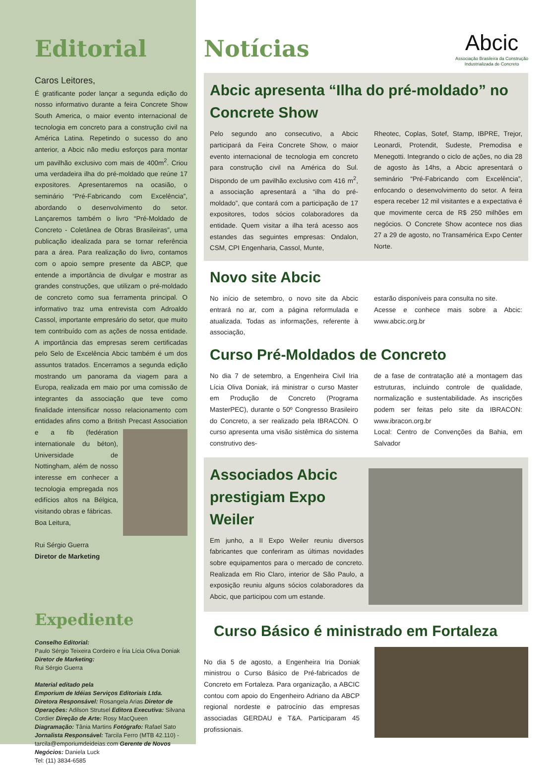Editorial
Caros Leitores,
É gratificante poder lançar a segunda edição do nosso informativo durante a feira Concrete Show South America, o maior evento internacional de tecnologia em concreto para a construção civil na América Latina. Repetindo o sucesso do ano anterior, a Abcic não mediu esforços para montar um pavilhão exclusivo com mais de 400m<sup>2</sup>. Criou uma verdadeira ilha do pré-moldado que reúne 17 expositores. Apresentaremos na ocasião, o seminário “Pré-Fabricando com Excelência”, abordando o desenvolvimento do setor. Lançaremos também o livro “Pré-Moldado de Concreto - Coletânea de Obras Brasileiras”, uma publicação idealizada para se tornar referência para a área. Para realização do livro, contamos com o apoio sempre presente da ABCP, que entende a importância de divulgar e mostrar as grandes construções, que utilizam o pré-moldado de concreto como sua ferramenta principal. O informativo traz uma entrevista com Adroaldo Cassol, importante empresário do setor, que muito tem contribuído com as ações de nossa entidade. A importância das empresas serem certificadas pelo Selo de Excelência Abcic também é um dos assuntos tratados. Encerramos a segunda edição mostrando um panorama da viagem para a Europa, realizada em maio por uma comissão de integrantes da associação que teve como finalidade intensificar nosso relacionamento com entidades afins como a British Precast Association e a fib (
fedération internationale du béton), Universidade de Nottingham, além de nosso interesse em conhecer a tecnologia empregada nos edifícios altos na Bélgica, visitando obras e fábricas.
Boa Leitura,
Rui Sérgio Guerra
Diretor de Marketing
Expediente
Conselho Editorial:
Paulo Sérgio Teixeira Cordeiro e Íria Lícia Oliva Doniak
Diretor de Marketing:
Rui Sérgio Guerra
Material editado pela
Emporium de Idéias Serviços Editoriais Ltda.
Diretora Responsável: Rosangela Arias Diretor de Operações: Adilson Strutsel Editora Executiva: Silvana Cordier Direção de Arte: Rosy MacQueen Diagramação: Tânia Martins Fotógrafo: Rafael Sato Jornalista Responsável: Tarcila Ferro (MTB 42.110) - tarcila@emporiumdeideias.com Gerente de Novos Negócios: Daniela Luck
Tel: (11) 3834-6585
Abcic
Associação Brasileira da Construção
Industrializada de Concreto
Notícias
Abcic apresenta “Ilha do pré-moldado” no Concrete Show
Pelo segundo ano consecutivo, a Abcic participará da Feira Concrete Show, o maior evento internacional de tecnologia em concreto para construção civil na América do Sul. Dispondo de um pavilhão exclusivo com 416 m<sup>2</sup>, a associação apresentará a “ilha do pré-moldado”, que contará com a participação de 17 expositores, todos sócios colaboradores da entidade. Quem visitar a ilha terá acesso aos estandes das seguintes empresas: Ondalon, CSM, CPI Engenharia, Cassol, Munte,
Rheotec, Coplas, Sotef, Stamp, IBPRE, Trejor, Leonardi, Protendit, Sudeste, Premodisa e Menegotti. Integrando o ciclo de ações, no dia 28 de agosto às 14hs, a Abcic apresentará o seminário “Pré-Fabricando com Excelência”, enfocando o desenvolvimento do setor. A feira espera receber 12 mil visitantes e a expectativa é que movimente cerca de R$ 250 milhões em negócios. O Concrete Show acontece nos dias 27 a 29 de agosto, no Transamérica Expo Center Norte.
Novo site Abcic
No início de setembro, o novo site da Abcic entrará no ar, com a página reformulada e atualizada. Todas as informações, referente à associação,
estarão disponíveis para consulta no site.
Acesse e conhece mais sobre a Abcic: www.abcic.org.br
Curso Pré-Moldados de Concreto
No dia 7 de setembro, a Engenheira Civil Iria Lícia Oliva Doniak, irá ministrar o curso Master em Produção de Concreto (Programa MasterPEC), durante o 50º Congresso Brasileiro do Concreto, a ser realizado pela IBRACON. O curso apresenta uma visão sistêmica do sistema construtivo des-
de a fase de contratação até a montagem das estruturas, incluindo controle de qualidade, normalização e sustentabilidade. As inscrições podem ser feitas pelo site da IBRACON: www.ibracon.org.br
Local: Centro de Convenções da Bahia, em Salvador
Associados Abcic prestigiam Expo Weiler
Em junho, a II Expo Weiler reuniu diversos fabricantes que conferiram as últimas novidades sobre equipamentos para o mercado de concreto. Realizada em Rio Claro, interior de São Paulo, a exposição reuniu alguns sócios colaboradores da Abcic, que participou com um estande.
Curso Básico é ministrado em Fortaleza
No dia 5 de agosto, a Engenheira Iria Doniak ministrou o Curso Básico de Pré-fabricados de Concreto em Fortaleza. Para organização, a ABCIC contou com apoio do Engenheiro Adriano da ABCP regional nordeste e patrocínio das empresas associadas GERDAU e T&A. Participaram 45 profissionais.